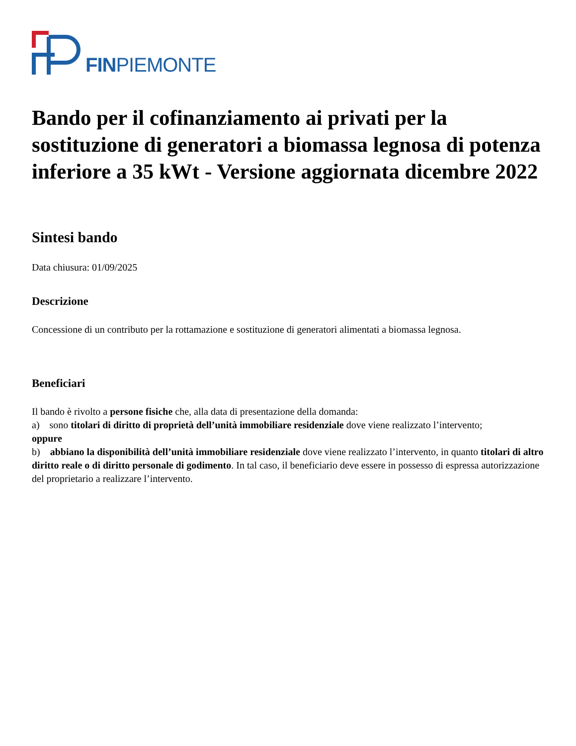FINPIEMONTE
Bando per il cofinanziamento ai privati per la sostituzione di generatori a biomassa legnosa di potenza inferiore a 35 kWt - Versione aggiornata dicembre 2022
Sintesi bando
Data chiusura: 01/09/2025
Descrizione
Concessione di un contributo per la rottamazione e sostituzione di generatori alimentati a biomassa legnosa.
Beneficiari
Il bando è rivolto a persone fisiche che, alla data di presentazione della domanda:
a) sono titolari di diritto di proprietà dell’unità immobiliare residenziale dove viene realizzato l’intervento;
oppure
b) abbiano la disponibilità dell’unità immobiliare residenziale dove viene realizzato l’intervento, in quanto titolari di altro diritto reale o di diritto personale di godimento. In tal caso, il beneficiario deve essere in possesso di espressa autorizzazione del proprietario a realizzare l’intervento.